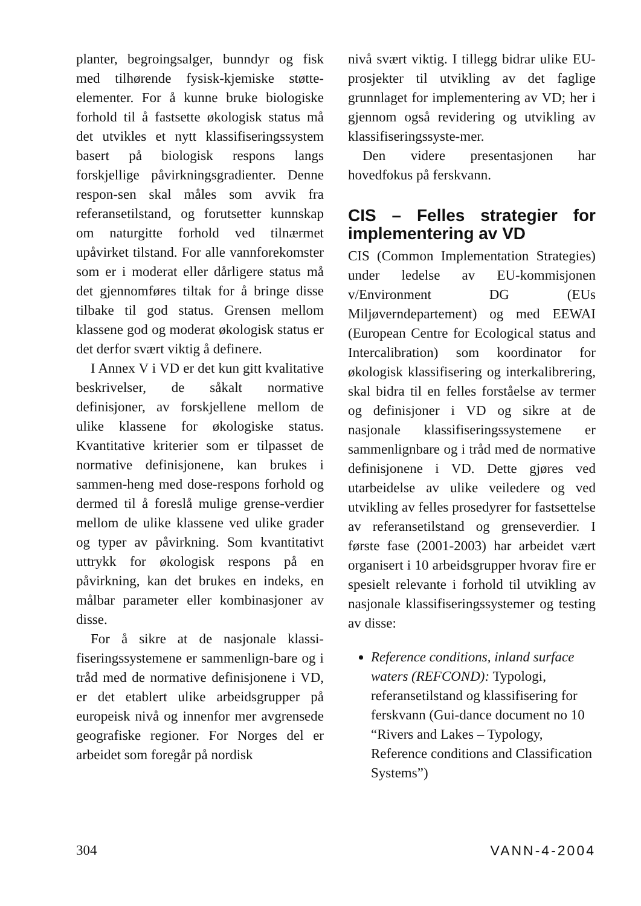planter, begroingsalger, bunndyr og fisk med tilhørende fysisk-kjemiske støtte-elementer. For å kunne bruke biologiske forhold til å fastsette økologisk status må det utvikles et nytt klassifiseringssystem basert på biologisk respons langs forskjellige påvirkningsgradienter. Denne respon-sen skal måles som avvik fra referansetilstand, og forutsetter kunnskap om naturgitte forhold ved tilnærmet upåvirket tilstand. For alle vannforekomster som er i moderat eller dårligere status må det gjennomføres tiltak for å bringe disse tilbake til god status. Grensen mellom klassene god og moderat økologisk status er det derfor svært viktig å definere.
I Annex V i VD er det kun gitt kvalitative beskrivelser, de såkalt normative definisjoner, av forskjellene mellom de ulike klassene for økologiske status. Kvantitative kriterier som er tilpasset de normative definisjonene, kan brukes i sammen-heng med dose-respons forhold og dermed til å foreslå mulige grense-verdier mellom de ulike klassene ved ulike grader og typer av påvirkning. Som kvantitativt uttrykk for økologisk respons på en påvirkning, kan det brukes en indeks, en målbar parameter eller kombinasjoner av disse.
For å sikre at de nasjonale klassi-fiseringssystemene er sammenlign-bare og i tråd med de normative definisjonene i VD, er det etablert ulike arbeidsgrupper på europeisk nivå og innenfor mer avgrensede geografiske regioner. For Norges del er arbeidet som foregår på nordisk
nivå svært viktig. I tillegg bidrar ulike EU-prosjekter til utvikling av det faglige grunnlaget for implementering av VD; her i gjennom også revidering og utvikling av klassifiseringssyste-mer.
Den videre presentasjonen har hovedfokus på ferskvann.
CIS – Felles strategier for implementering av VD
CIS (Common Implementation Strategies) under ledelse av EU-kommisjonen v/Environment DG (EUs Miljøverndepartement) og med EEWAI (European Centre for Ecological status and Intercalibration) som koordinator for økologisk klassifisering og interkalibrering, skal bidra til en felles forståelse av termer og definisjoner i VD og sikre at de nasjonale klassifiseringssystemene er sammenlignbare og i tråd med de normative definisjonene i VD. Dette gjøres ved utarbeidelse av ulike veiledere og ved utvikling av felles prosedyrer for fastsettelse av referansetilstand og grenseverdier. I første fase (2001-2003) har arbeidet vært organisert i 10 arbeidsgrupper hvorav fire er spesielt relevante i forhold til utvikling av nasjonale klassifiseringssystemer og testing av disse:
Reference conditions, inland surface waters (REFCOND): Typologi, referansetilstand og klassifisering for ferskvann (Gui-dance document no 10 “Rivers and Lakes – Typology, Reference conditions and Classification Systems”)
304 VANN-4-2004